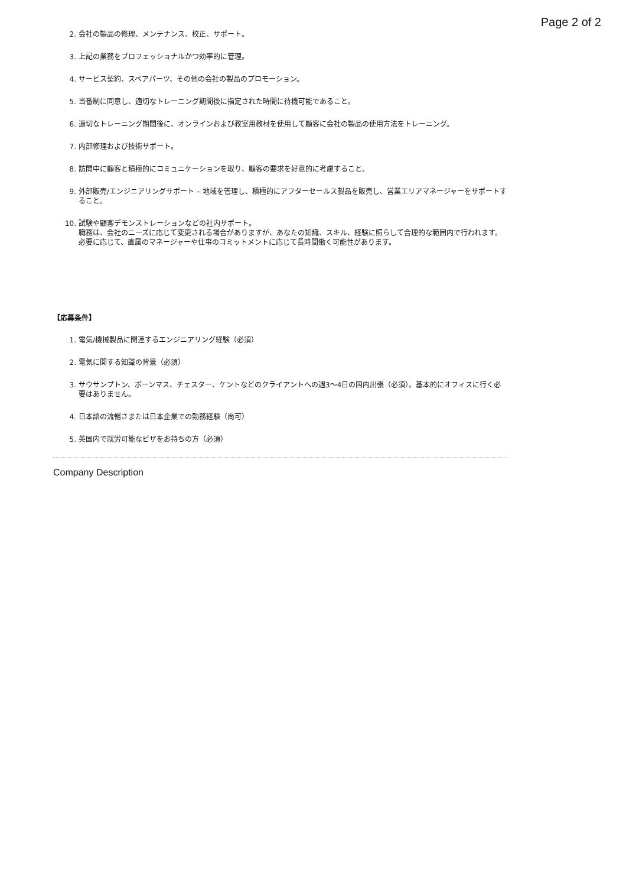Page 2 of 2
2. 会社の製品の修理、メンテナンス、校正、サポート。
3. 上記の業務をプロフェッショナルかつ効率的に管理。
4. サービス契約、スペアパーツ、その他の会社の製品のプロモーション。
5. 当番制に同意し、適切なトレーニング期間後に指定された時間に待機可能であること。
6. 適切なトレーニング期間後に、オンラインおよび教室用教材を使用して顧客に会社の製品の使用方法をトレーニング。
7. 内部修理および技術サポート。
8. 訪問中に顧客と積極的にコミュニケーションを取り、顧客の要求を好意的に考慮すること。
9. 外部販売/エンジニアリングサポート – 地域を管理し、積極的にアフターセールス製品を販売し、営業エリアマネージャーをサポートすること。
10. 試験や顧客デモンストレーションなどの社内サポート。
職務は、会社のニーズに応じて変更される場合がありますが、あなたの知識、スキル、経験に照らして合理的な範囲内で行われます。
必要に応じて、直属のマネージャーや仕事のコミットメントに応じて長時間働く可能性があります。
【応募条件】
1. 電気/機械製品に関連するエンジニアリング経験（必須）
2. 電気に関する知識の背景（必須）
3. サウサンプトン、ボーンマス、チェスター、ケントなどのクライアントへの週3〜4日の国内出張（必須）。基本的にオフィスに行く必要はありません。
4. 日本語の流暢さまたは日本企業での勤務経験（尚可）
5. 英国内で就労可能なビザをお持ちの方（必須）
Company Description